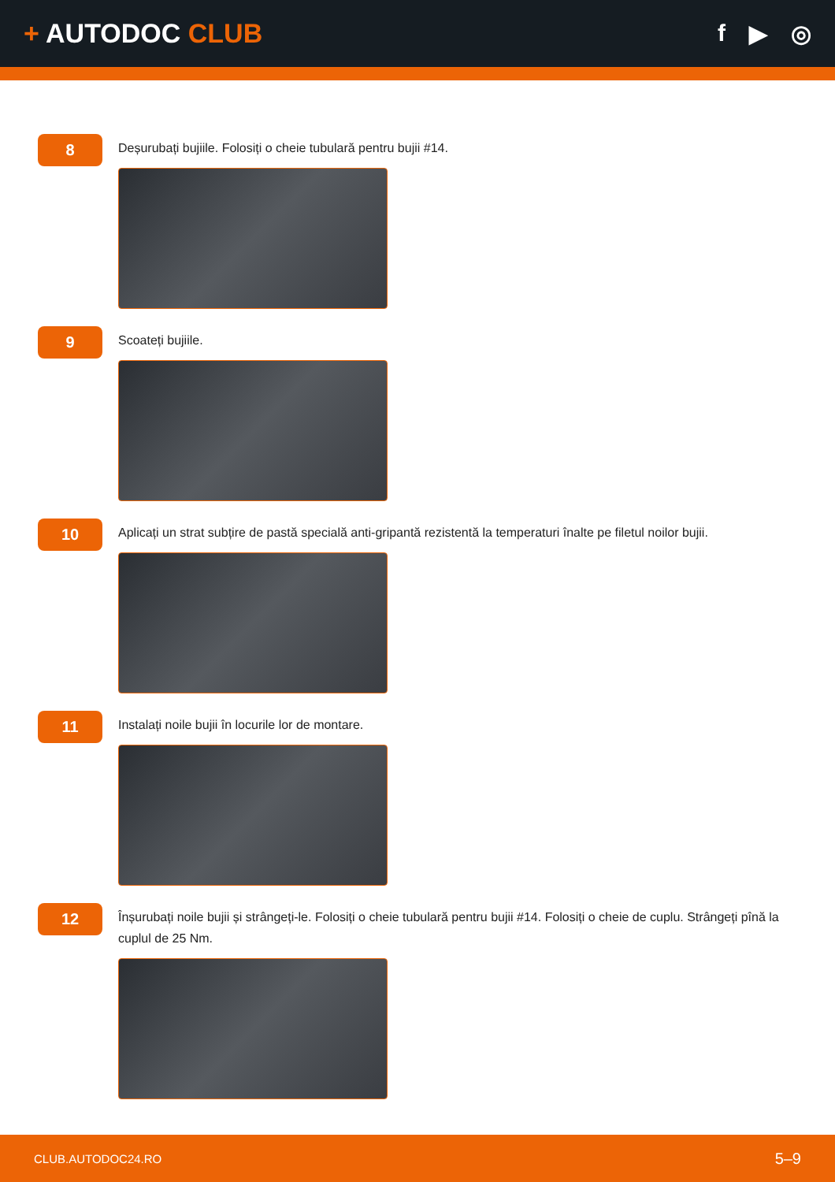+ AUTODOC CLUB f ▶ ◎
8
Deșurubați bujiile. Folosiți o cheie tubulară pentru bujii #14.
9
Scoateți bujiile.
10
Aplicați un strat subțire de pastă specială anti-gripantă rezistentă la temperaturi înalte pe filetul noilor bujii.
11
Instalați noile bujii în locurile lor de montare.
12
Înșurubați noile bujii și strângeți-le. Folosiți o cheie tubulară pentru bujii #14. Folosiți o cheie de cuplu. Strângeți pînă la cuplul de 25 Nm.
CLUB.AUTODOC24.RO 5–9